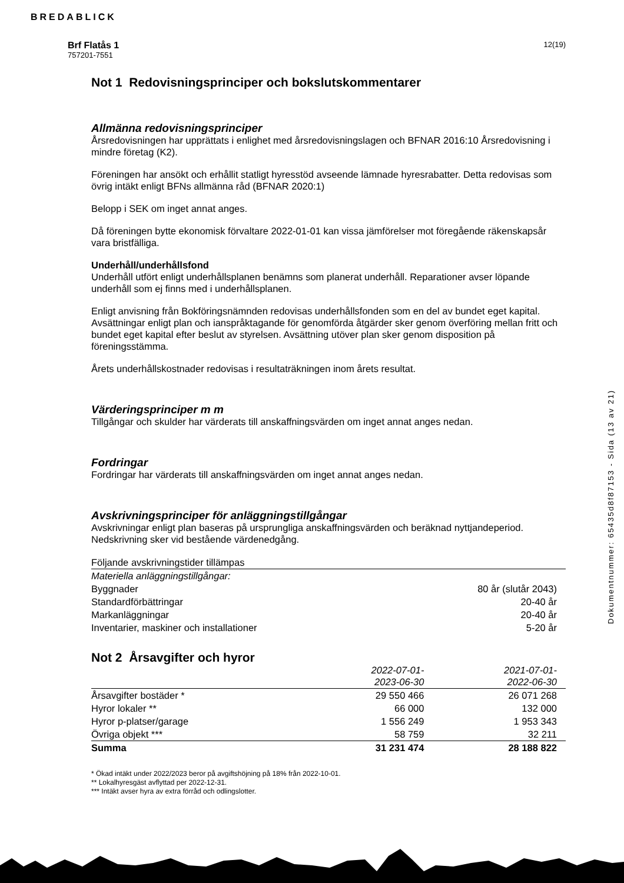BREDABLICK
12(19) Brf Flatås 1
757201-7551
Not 1 Redovisningsprinciper och bokslutskommentarer
Allmänna redovisningsprinciper
Årsredovisningen har upprättats i enlighet med årsredovisningslagen och BFNAR 2016:10 Årsredovisning i mindre företag (K2).
Föreningen har ansökt och erhållit statligt hyresstöd avseende lämnade hyresrabatter. Detta redovisas som övrig intäkt enligt BFNs allmänna råd (BFNAR 2020:1)
Belopp i SEK om inget annat anges.
Då föreningen bytte ekonomisk förvaltare 2022-01-01 kan vissa jämförelser mot föregående räkenskapsår vara bristfälliga.
Underhåll/underhållsfond
Underhåll utfört enligt underhållsplanen benämns som planerat underhåll. Reparationer avser löpande underhåll som ej finns med i underhållsplanen.
Enligt anvisning från Bokföringsnämnden redovisas underhållsfonden som en del av bundet eget kapital. Avsättningar enligt plan och ianspråktagande för genomförda åtgärder sker genom överföring mellan fritt och bundet eget kapital efter beslut av styrelsen. Avsättning utöver plan sker genom disposition på föreningsstämma.
Årets underhållskostnader redovisas i resultaträkningen inom årets resultat.
Värderingsprinciper m m
Tillgångar och skulder har värderats till anskaffningsvärden om inget annat anges nedan.
Fordringar
Fordringar har värderats till anskaffningsvärden om inget annat anges nedan.
Avskrivningsprinciper för anläggningstillgångar
Avskrivningar enligt plan baseras på ursprungliga anskaffningsvärden och beräknad nyttjandeperiod. Nedskrivning sker vid bestående värdenedgång.
| Följande avskrivningstider tillämpas | |
| --- | --- |
| Materiella anläggningstillgångar: | |
| Byggnader | 80 år (slutår 2043) |
| Standardförbättringar | 20-40 år |
| Markanläggningar | 20-40 år |
| Inventarier, maskiner och installationer | 5-20 år |
Not 2 Årsavgifter och hyror
| | 2022-07-01- 2023-06-30 | 2021-07-01- 2022-06-30 |
| --- | --- | --- |
| Årsavgifter bostäder * | 29 550 466 | 26 071 268 |
| Hyror lokaler ** | 66 000 | 132 000 |
| Hyror p-platser/garage | 1 556 249 | 1 953 343 |
| Övriga objekt *** | 58 759 | 32 211 |
| Summa | 31 231 474 | 28 188 822 |
* Ökad intäkt under 2022/2023 beror på avgiftshöjning på 18% från 2022-10-01.
** Lokalhyresgäst avflyttad per 2022-12-31.
*** Intäkt avser hyra av extra förråd och odlingslotter.
Dokumentnummer: 65435d8f87153 - Sida (13 av 21)